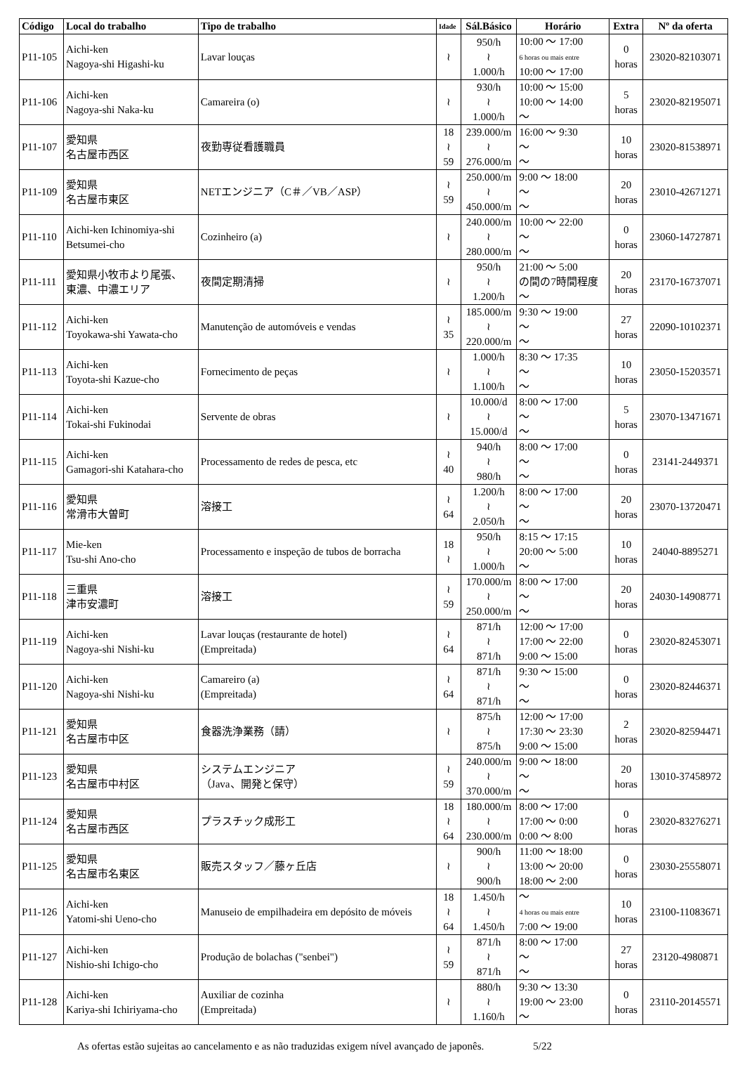| Código | Local do trabalho | Tipo de trabalho | Idade | Sál.Básico | Horário | Extra | Nº da oferta |
| --- | --- | --- | --- | --- | --- | --- | --- |
| P11-105 | Aichi-ken Nagoya-shi Higashi-ku | Lavar louças | ≀ | 950/h ≀ 1.000/h | 10:00 ～ 17:00 6 horas ou mais entre 10:00 ～ 17:00 | 0 horas | 23020-82103071 |
| P11-106 | Aichi-ken Nagoya-shi Naka-ku | Camareira (o) | ≀ | 930/h ≀ 1.000/h | 10:00 ～ 15:00 10:00 ～ 14:00 ～ | 5 horas | 23020-82195071 |
| P11-107 | 愛知県 名古屋市西区 | 夜勤専従看護職員 | 18 ≀ 59 | 239.000/m ≀ 276.000/m | 16:00 ～ 9:30 ～ ～ | 10 horas | 23020-81538971 |
| P11-109 | 愛知県 名古屋市東区 | NETエンジニア（C＃／VB／ASP） | ≀ 59 | 250.000/m ≀ 450.000/m | 9:00 ～ 18:00 ～ ～ | 20 horas | 23010-42671271 |
| P11-110 | Aichi-ken Ichinomiya-shi Betsumei-cho | Cozinheiro (a) | ≀ | 240.000/m ≀ 280.000/m | 10:00 ～ 22:00 ～ ～ | 0 horas | 23060-14727871 |
| P11-111 | 愛知県小牧市より尾張、 東濃、中濃エリア | 夜間定期清掃 | ≀ | 950/h ≀ 1.200/h | 21:00 ～ 5:00 の間の7時間程度 ～ | 20 horas | 23170-16737071 |
| P11-112 | Aichi-ken Toyokawa-shi Yawata-cho | Manutenção de automóveis e vendas | ≀ 35 | 185.000/m ≀ 220.000/m | 9:30 ～ 19:00 ～ ～ | 27 horas | 22090-10102371 |
| P11-113 | Aichi-ken Toyota-shi Kazue-cho | Fornecimento de peças | ≀ | 1.000/h ≀ 1.100/h | 8:30 ～ 17:35 ～ ～ | 10 horas | 23050-15203571 |
| P11-114 | Aichi-ken Tokai-shi Fukinodai | Servente de obras | ≀ | 10.000/d ≀ 15.000/d | 8:00 ～ 17:00 ～ ～ | 5 horas | 23070-13471671 |
| P11-115 | Aichi-ken Gamagori-shi Katahara-cho | Processamento de redes de pesca, etc | ≀ 40 | 940/h ≀ 980/h | 8:00 ～ 17:00 ～ ～ | 0 horas | 23141-2449371 |
| P11-116 | 愛知県 常滑市大曽町 | 溶接工 | ≀ 64 | 1.200/h ≀ 2.050/h | 8:00 ～ 17:00 ～ ～ | 20 horas | 23070-13720471 |
| P11-117 | Mie-ken Tsu-shi Ano-cho | Processamento e inspeção de tubos de borracha | 18 ≀ | 950/h ≀ 1.000/h | 8:15 ～ 17:15 20:00 ～ 5:00 ～ | 10 horas | 24040-8895271 |
| P11-118 | 三重県 津市安濃町 | 溶接工 | ≀ 59 | 170.000/m ≀ 250.000/m | 8:00 ～ 17:00 ～ ～ | 20 horas | 24030-14908771 |
| P11-119 | Aichi-ken Nagoya-shi Nishi-ku | Lavar louças (restaurante de hotel) (Empreitada) | ≀ 64 | 871/h ≀ 871/h | 12:00 ～ 17:00 17:00 ～ 22:00 9:00 ～ 15:00 | 0 horas | 23020-82453071 |
| P11-120 | Aichi-ken Nagoya-shi Nishi-ku | Camareiro (a) (Empreitada) | ≀ 64 | 871/h ≀ 871/h | 9:30 ～ 15:00 ～ ～ | 0 horas | 23020-82446371 |
| P11-121 | 愛知県 名古屋市中区 | 食器洗浄業務（請） | ≀ | 875/h ≀ 875/h | 12:00 ～ 17:00 17:30 ～ 23:30 9:00 ～ 15:00 | 2 horas | 23020-82594471 |
| P11-123 | 愛知県 名古屋市中村区 | システムエンジニア （Java、開発と保守） | ≀ 59 | 240.000/m ≀ 370.000/m | 9:00 ～ 18:00 ～ ～ | 20 horas | 13010-37458972 |
| P11-124 | 愛知県 名古屋市西区 | プラスチック成形工 | 18 ≀ 64 | 180.000/m ≀ 230.000/m | 8:00 ～ 17:00 17:00 ～ 0:00 0:00 ～ 8:00 | 0 horas | 23020-83276271 |
| P11-125 | 愛知県 名古屋市名東区 | 販売スタッフ／藤ヶ丘店 | ≀ | 900/h ≀ 900/h | 11:00 ～ 18:00 13:00 ～ 20:00 18:00 ～ 2:00 | 0 horas | 23030-25558071 |
| P11-126 | Aichi-ken Yatomi-shi Ueno-cho | Manuseio de empilhadeira em depósito de móveis | 18 ≀ 64 | 1.450/h ≀ 1.450/h | ～ 4 horas ou mais entre 7:00 ～ 19:00 | 10 horas | 23100-11083671 |
| P11-127 | Aichi-ken Nishio-shi Ichigo-cho | Produção de bolachas ("senbei") | ≀ 59 | 871/h ≀ 871/h | 8:00 ～ 17:00 ～ ～ | 27 horas | 23120-4980871 |
| P11-128 | Aichi-ken Kariya-shi Ichiriyama-cho | Auxiliar de cozinha (Empreitada) | ≀ | 880/h ≀ 1.160/h | 9:30 ～ 13:30 19:00 ～ 23:00 ～ | 0 horas | 23110-20145571 |
As ofertas estão sujeitas ao cancelamento e as não traduzidas exigem nível avançado de japonês. 5/22